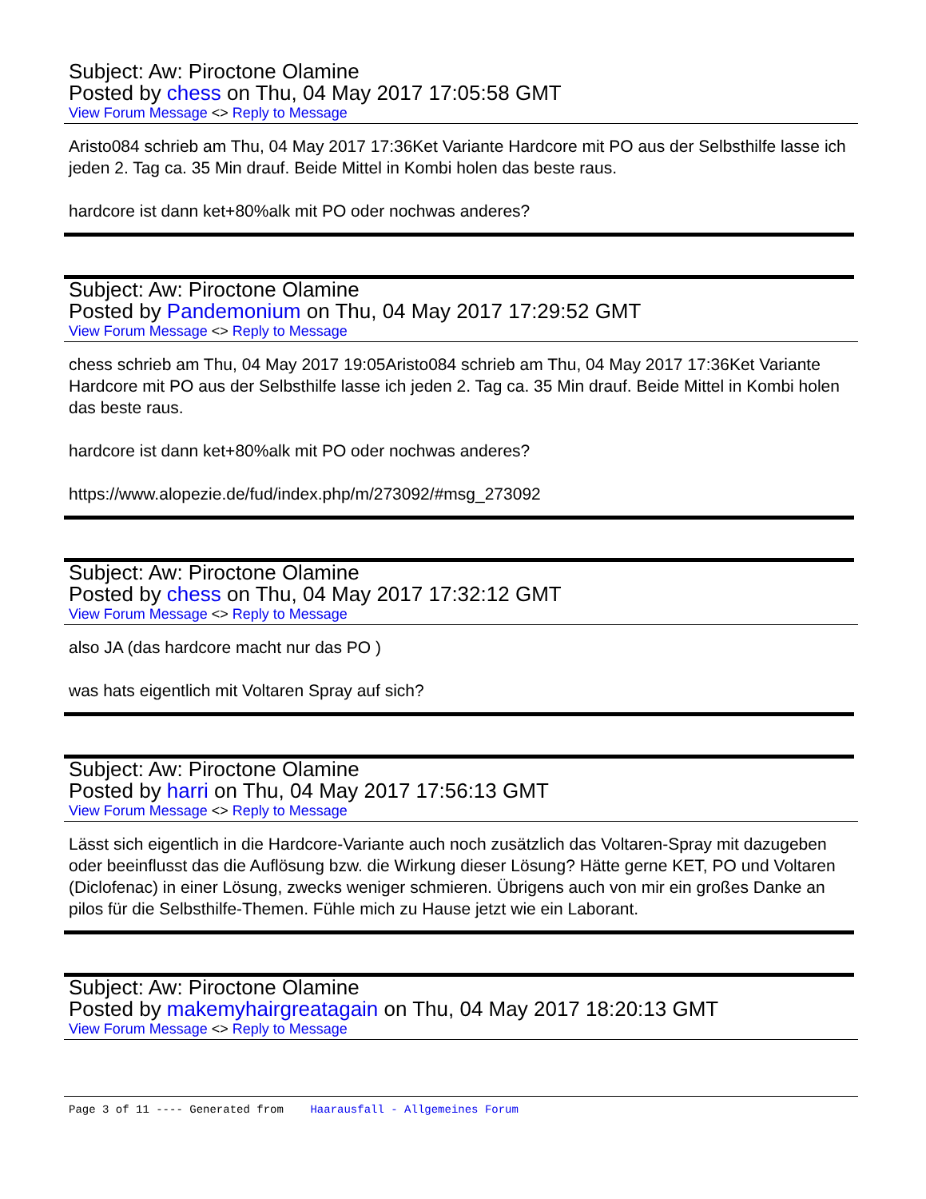Subject: Aw: Piroctone Olamine
Posted by chess on Thu, 04 May 2017 17:05:58 GMT
View Forum Message <> Reply to Message
Aristo084 schrieb am Thu, 04 May 2017 17:36Ket Variante Hardcore mit PO aus der Selbsthilfe lasse ich jeden 2. Tag ca. 35 Min drauf. Beide Mittel in Kombi holen das beste raus.
hardcore ist dann ket+80%alk mit PO oder nochwas anderes?
Subject: Aw: Piroctone Olamine
Posted by Pandemonium on Thu, 04 May 2017 17:29:52 GMT
View Forum Message <> Reply to Message
chess schrieb am Thu, 04 May 2017 19:05Aristo084 schrieb am Thu, 04 May 2017 17:36Ket Variante Hardcore mit PO aus der Selbsthilfe lasse ich jeden 2. Tag ca. 35 Min drauf. Beide Mittel in Kombi holen das beste raus.
hardcore ist dann ket+80%alk mit PO oder nochwas anderes?
https://www.alopezie.de/fud/index.php/m/273092/#msg_273092
Subject: Aw: Piroctone Olamine
Posted by chess on Thu, 04 May 2017 17:32:12 GMT
View Forum Message <> Reply to Message
also JA (das hardcore macht nur das PO )
was hats eigentlich mit Voltaren Spray auf sich?
Subject: Aw: Piroctone Olamine
Posted by harri on Thu, 04 May 2017 17:56:13 GMT
View Forum Message <> Reply to Message
Lässt sich eigentlich in die Hardcore-Variante auch noch zusätzlich das Voltaren-Spray mit dazugeben oder beeinflusst das die Auflösung bzw. die Wirkung dieser Lösung? Hätte gerne KET, PO und Voltaren (Diclofenac) in einer Lösung, zwecks weniger schmieren. Übrigens auch von mir ein großes Danke an pilos für die Selbsthilfe-Themen. Fühle mich zu Hause jetzt wie ein Laborant.
Subject: Aw: Piroctone Olamine
Posted by makemyhairgreatagain on Thu, 04 May 2017 18:20:13 GMT
View Forum Message <> Reply to Message
Page 3 of 11 ---- Generated from Haarausfall - Allgemeines Forum